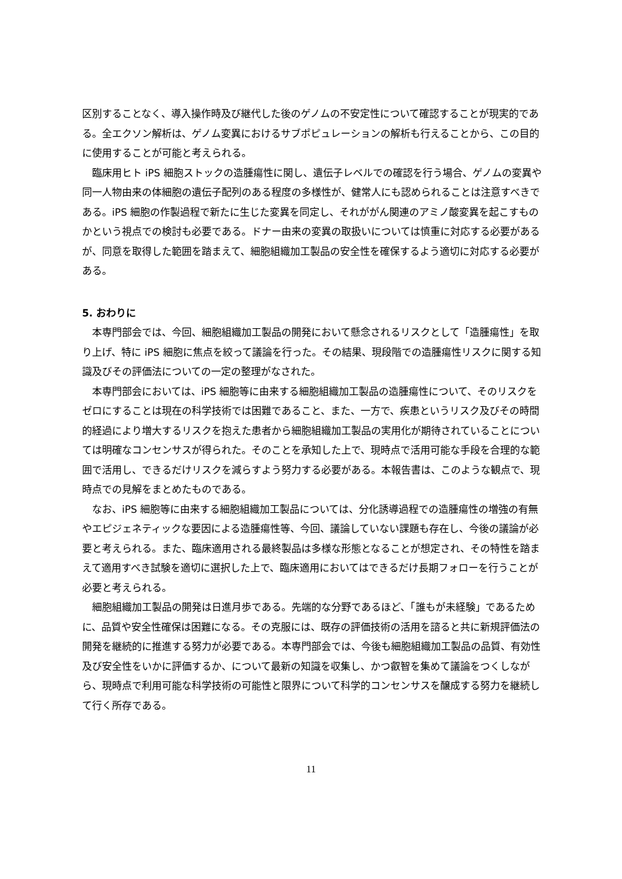区別することなく、導入操作時及び継代した後のゲノムの不安定性について確認することが現実的である。全エクソン解析は、ゲノム変異におけるサブポピュレーションの解析も行えることから、この目的に使用することが可能と考えられる。
　臨床用ヒト iPS 細胞ストックの造腫瘍性に関し、遺伝子レベルでの確認を行う場合、ゲノムの変異や同一人物由来の体細胞の遺伝子配列のある程度の多様性が、健常人にも認められることは注意すべきである。iPS 細胞の作製過程で新たに生じた変異を同定し、それががん関連のアミノ酸変異を起こすものかという視点での検討も必要である。ドナー由来の変異の取扱いについては慎重に対応する必要があるが、同意を取得した範囲を踏まえて、細胞組織加工製品の安全性を確保するよう適切に対応する必要がある。
5. おわりに
　本専門部会では、今回、細胞組織加工製品の開発において懸念されるリスクとして「造腫瘍性」を取り上げ、特に iPS 細胞に焦点を絞って議論を行った。その結果、現段階での造腫瘍性リスクに関する知識及びその評価法についての一定の整理がなされた。
　本専門部会においては、iPS 細胞等に由来する細胞組織加工製品の造腫瘍性について、そのリスクをゼロにすることは現在の科学技術では困難であること、また、一方で、疾患というリスク及びその時間的経過により増大するリスクを抱えた患者から細胞組織加工製品の実用化が期待されていることについては明確なコンセンサスが得られた。そのことを承知した上で、現時点で活用可能な手段を合理的な範囲で活用し、できるだけリスクを減らすよう努力する必要がある。本報告書は、このような観点で、現時点での見解をまとめたものである。
　なお、iPS 細胞等に由来する細胞組織加工製品については、分化誘導過程での造腫瘍性の増強の有無やエピジェネティックな要因による造腫瘍性等、今回、議論していない課題も存在し、今後の議論が必要と考えられる。また、臨床適用される最終製品は多様な形態となることが想定され、その特性を踏まえて適用すべき試験を適切に選択した上で、臨床適用においてはできるだけ長期フォローを行うことが必要と考えられる。
　細胞組織加工製品の開発は日進月歩である。先端的な分野であるほど、「誰もが未経験」であるために、品質や安全性確保は困難になる。その克服には、既存の評価技術の活用を諮ると共に新規評価法の開発を継続的に推進する努力が必要である。本専門部会では、今後も細胞組織加工製品の品質、有効性及び安全性をいかに評価するか、について最新の知識を収集し、かつ叡智を集めて議論をつくしながら、現時点で利用可能な科学技術の可能性と限界について科学的コンセンサスを醸成する努力を継続して行く所存である。
11